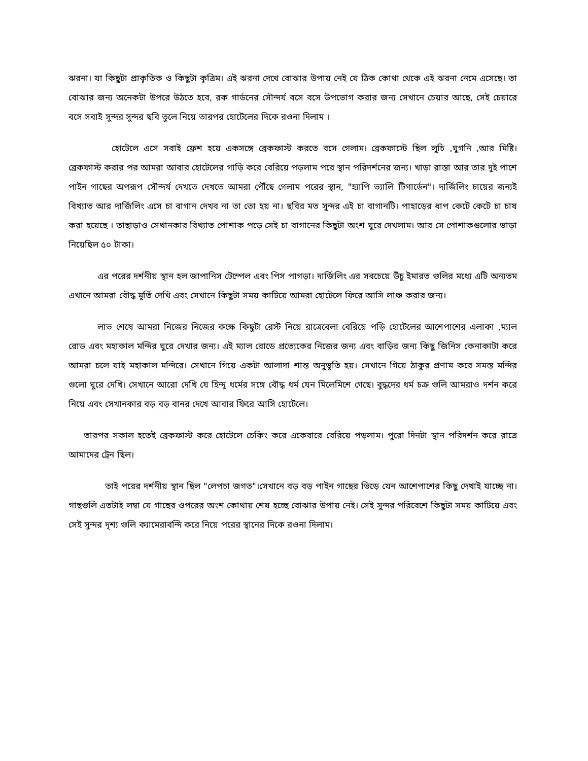ঝরনা। যা কিছুটা প্রাকৃতিক ও কিছুটা কৃত্রিম। এই ঝরনা দেখে বোঝার উপায় নেই যে ঠিক কোথা থেকে এই ঝরনা নেমে এসেছে। তা বোঝার জন্য অনেকটা উপরে উঠতে হবে, রক গার্ডনের সৌন্দর্য বসে বসে উপভোগ করার জন্য সেখানে চেয়ার আছে, সেই চেয়ারে বসে সবাই সুন্দর সুন্দর ছবি তুলে নিয়ে তারপর হোটেলের দিকে রওনা দিলাম ।
হোটেলে এসে সবাই ফ্রেশ হয়ে একসঙ্গে ব্রেকফাস্ট করতে বসে গেলাম। ব্রেকফাস্টে ছিল লুচি ,ঘুগনি ,আর মিষ্টি। ব্রেকফাস্ট করার পর আমরা আবার হোটেলের গাড়ি করে বেরিয়ে পড়লাম পরে স্থান পরিদর্শনের জন্য। খাড়া রাস্তা আর তার দুই পাশে পাইন গাছের অপরূপ সৌন্দর্য দেখতে দেখতে আমরা পৌঁছে গেলাম পরের স্থান, "হ্যাপি ভ্যালি টিগার্ডেন"। দার্জিলিং চায়ের জন্যই বিখ্যাত আর দার্জিলিং এসে চা বাগান দেখব না তা তো হয় না। ছবির মত সুন্দর এই চা বাগানটি। পাহাড়ের ধাপ কেটে কেটে চা চাষ করা হয়েছে । তাছাড়াও সেখানকার বিখ্যাত পোশাক পড়ে সেই চা বাগানের কিছুটা অংশ ঘুরে দেখলাম। আর সে পোশাকগুলোর ভাড়া নিয়েছিল ৫০ টাকা।
এর পরের দর্শনীয় স্থান হল জাপানিস টেম্পেল এবং পিস পাগড়া। দার্জিলিং এর সবচেয়ে উঁচু ইমারত গুলির মধ্যে এটি অন্যতম এখানে আমরা বৌদ্ধ মূর্তি দেখি এবং সেখানে কিছুটা সময় কাটিয়ে আমরা হোটেলে ফিরে আসি লাঞ্চ করার জন্য।
লাভ শেষে আমরা নিজের নিজের কক্ষে কিছুটা রেস্ট নিয়ে রাত্রেবেলা বেরিয়ে পড়ি হোটেলের আশেপাশের এলাকা ,ম্যাল রোড এবং মহাকাল মন্দির ঘুরে দেখার জন্য। এই ম্যাল রোডে প্রত্যেকের নিজের জন্য এবং বাড়ির জন্য কিছু জিনিস কেনাকাটা করে আমরা চলে যাই মহাকাল মন্দিরে। সেখানে গিয়ে একটা আলাদা শান্ত অনুভূতি হয়। সেখানে গিয়ে ঠাকুর প্রণাম করে সমস্ত মন্দির গুলো ঘুরে দেখি। সেখানে আরো দেখি যে হিন্দু ধর্মের সঙ্গে বৌদ্ধ ধর্ম যেন মিলেমিশে গেছে। বুদ্ধদের ধর্ম চক্র গুলি আমরাও দর্শন করে নিয়ে এবং সেখানকার বড় বড় বানর দেখে আবার ফিরে আসি হোটেলে।
তারপর সকাল হতেই ব্রেকফাস্ট করে হোটেলে চেকিং করে একেবারে বেরিয়ে পড়লাম। পুরো দিনটা স্থান পরিদর্শন করে রাত্রে আমাদের ট্রেন ছিল।
তাই পরের দর্শনীয় স্থান ছিল "লেপচা জগত"।সেখানে বড় বড় পাইন গাছের ভিড়ে যেন আশেপাশের কিছু দেখাই যাচ্ছে না। গাছগুলি এতটাই লম্বা যে গাছের ওপরের অংশ কোথায় শেষ হচ্ছে বোঝার উপায় নেই। সেই সুন্দর পরিবেশে কিছুটা সময় কাটিয়ে এবং সেই সুন্দর দৃশ্য গুলি ক্যামেরাবন্দি করে নিয়ে পরের স্থানের দিকে রওনা দিলাম।